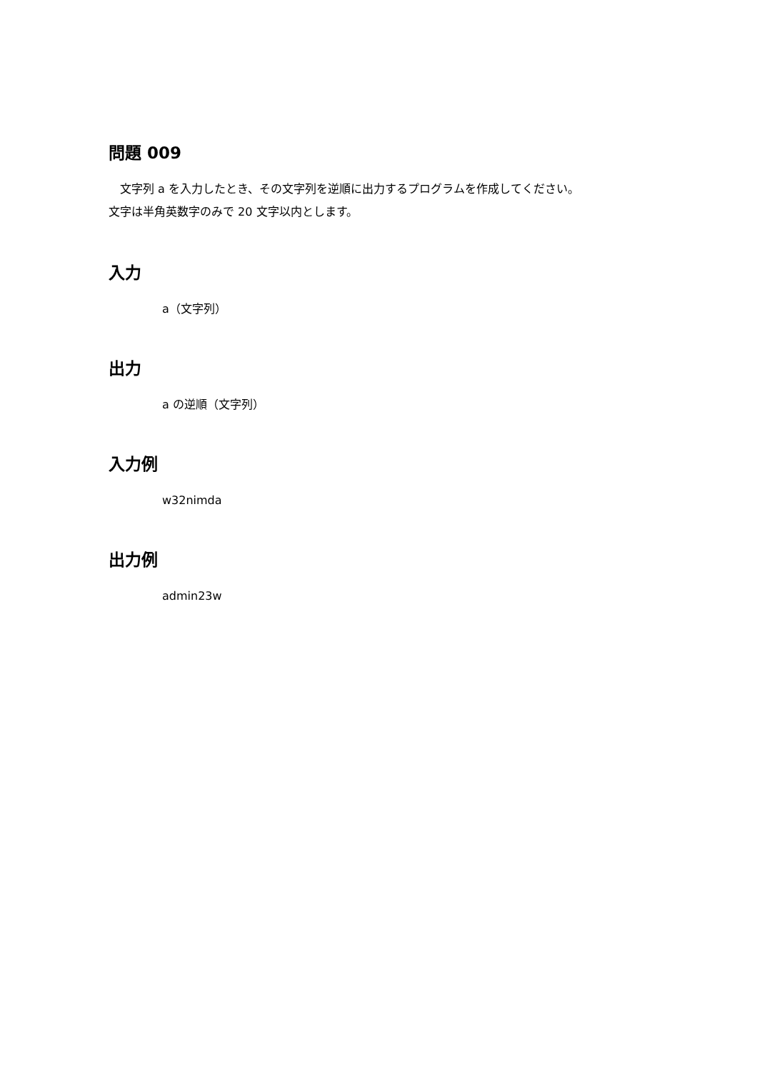問題 009
　文字列 a を入力したとき、その文字列を逆順に出力するプログラムを作成してください。
文字は半角英数字のみで 20 文字以内とします。
入力
a（文字列）
出力
a の逆順（文字列）
入力例
w32nimda
出力例
admin23w